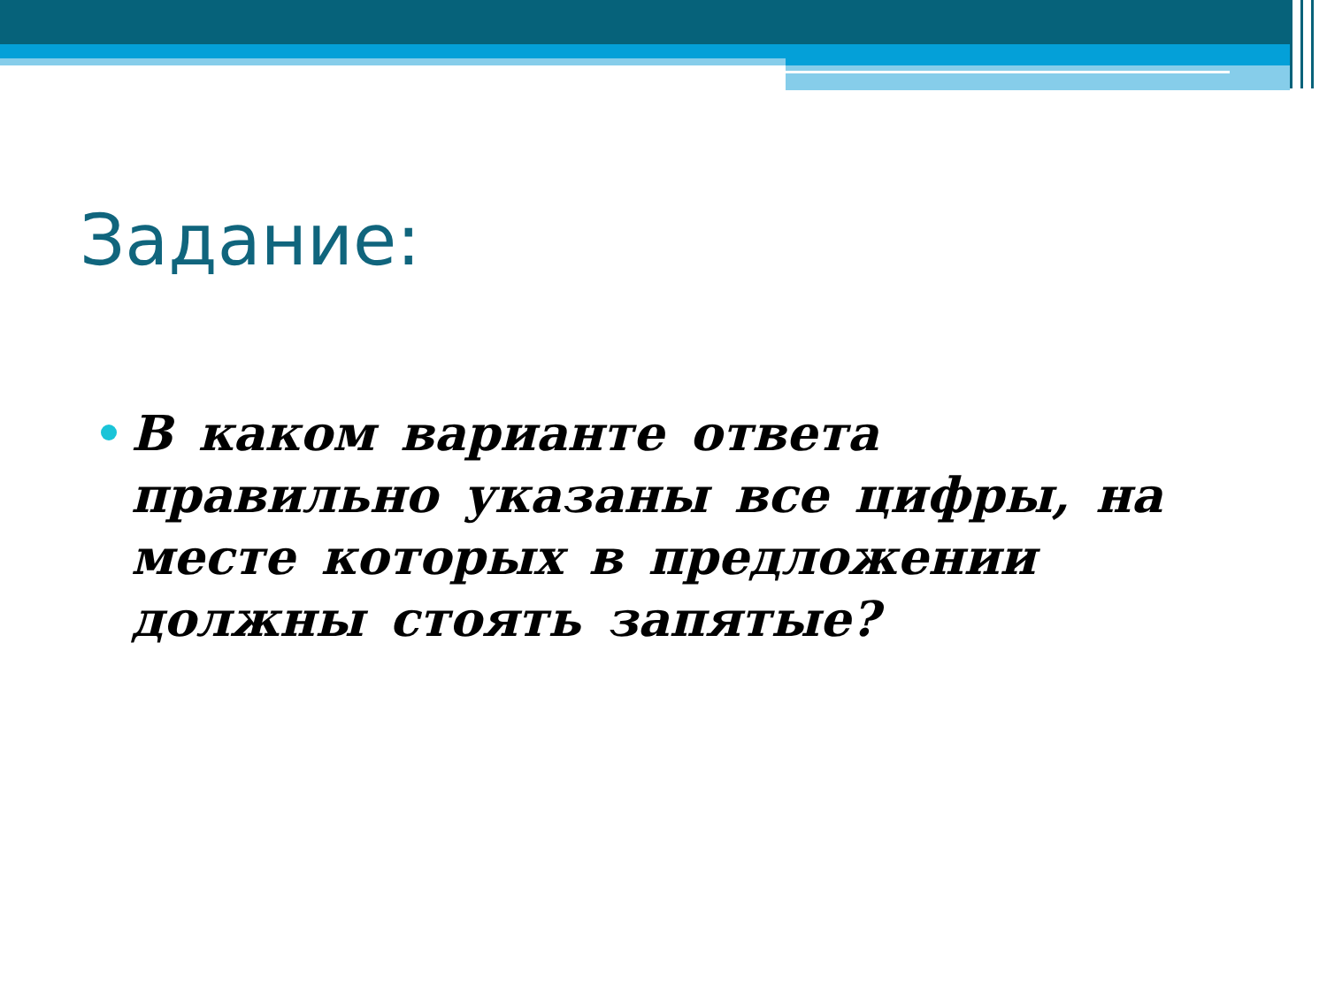Задание:
В каком варианте ответа правильно указаны все цифры, на месте которых в предложении должны стоять запятые?